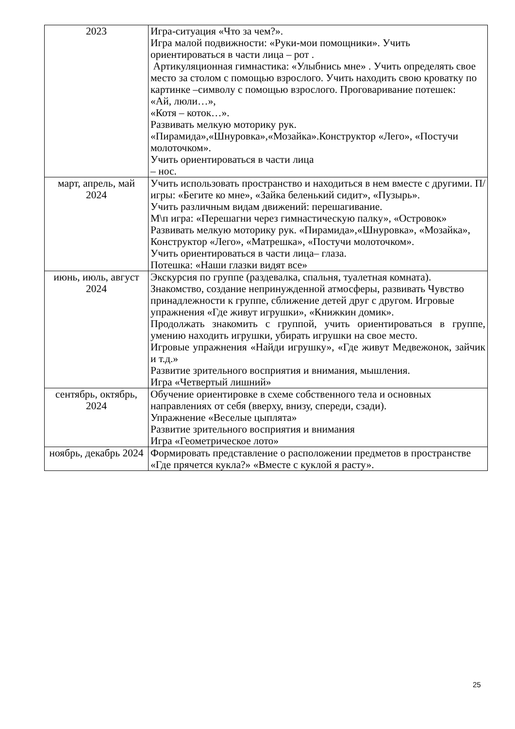| 2023 | Игра-ситуация «Что за чем?». Игра малой подвижности: «Руки-мои помощники». Учить ориентироваться в части лица – рот . Артикуляционная гимнастика: «Улыбнись мне» . Учить определять свое место за столом с помощью взрослого. Учить находить свою кроватку по картинке –символу с помощью взрослого. Проговаривание потешек: «Ай, люли…», «Котя – коток…». Развивать мелкую моторику рук. «Пирамида»,«Шнуровка»,«Мозайка».Конструктор «Лего», «Постучи молоточком». Учить ориентироваться в части лица – нос. |
| март, апрель, май 2024 | Учить использовать пространство и находиться в нем вместе с другими. П/игры: «Бегите ко мне», «Зайка беленький сидит», «Пузырь». Учить различным видам движений: перешагивание. М\п игра: «Перешагни через гимнастическую палку», «Островок» Развивать мелкую моторику рук. «Пирамида»,«Шнуровка», «Мозайка», Конструктор «Лего», «Матрешка», «Постучи молоточком». Учить ориентироваться в части лица– глаза. Потешка: «Наши глазки видят все» |
| июнь, июль, август 2024 | Экскурсия по группе (раздевалка, спальня, туалетная комната). Знакомство, создание непринужденной атмосферы, развивать Чувство принадлежности к группе, сближение детей друг с другом. Игровые упражнения «Где живут игрушки», «Книжкин домик». Продолжать знакомить с группой, учить ориентироваться в группе, умению находить игрушки, убирать игрушки на свое место. Игровые упражнения «Найди игрушку», «Где живут Медвежонок, зайчик и т.д.» Развитие зрительного восприятия и внимания, мышления. Игра «Четвертый лишний» |
| сентябрь, октябрь, 2024 | Обучение ориентировке в схеме собственного тела и основных направлениях от себя (вверху, внизу, спереди, сзади). Упражнение «Веселые цыплята» Развитие зрительного восприятия и внимания Игра «Геометрическое лото» |
| ноябрь, декабрь 2024 | Формировать представление о расположении предметов в пространстве «Где прячется кукла?» «Вместе с куклой я расту». |
25